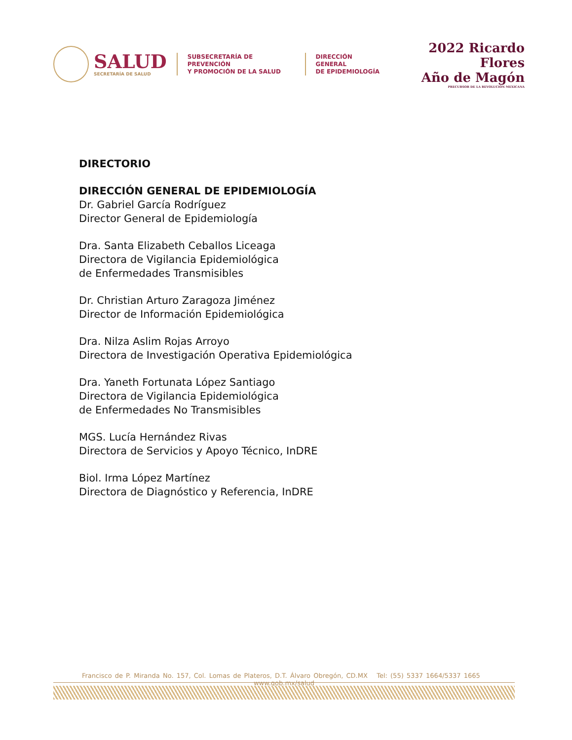SALUD
SECRETARÍA DE SALUD
SUBSECRETARÍA DE PREVENCIÓN
Y PROMOCIÓN DE LA SALUD
DIRECCIÓN GENERAL
DE EPIDEMIOLOGÍA
2022 Ricardo Flores
Año de Magón
PRECURSOR DE LA REVOLUCIÓN MEXICANA
DIRECTORIO
DIRECCIÓN GENERAL DE EPIDEMIOLOGÍA
Dr. Gabriel García Rodríguez
Director General de Epidemiología
Dra. Santa Elizabeth Ceballos Liceaga
Directora de Vigilancia Epidemiológica
de Enfermedades Transmisibles
Dr. Christian Arturo Zaragoza Jiménez
Director de Información Epidemiológica
Dra. Nilza Aslim Rojas Arroyo
Directora de Investigación Operativa Epidemiológica
Dra. Yaneth Fortunata López Santiago
Directora de Vigilancia Epidemiológica
de Enfermedades No Transmisibles
MGS. Lucía Hernández Rivas
Directora de Servicios y Apoyo Técnico, InDRE
Biol. Irma López Martínez
Directora de Diagnóstico y Referencia, InDRE
Francisco de P. Miranda No. 157, Col. Lomas de Plateros, D.T. Álvaro Obregón, CD.MX Tel: (55) 5337 1664/5337 1665 www.gob.mx/salud